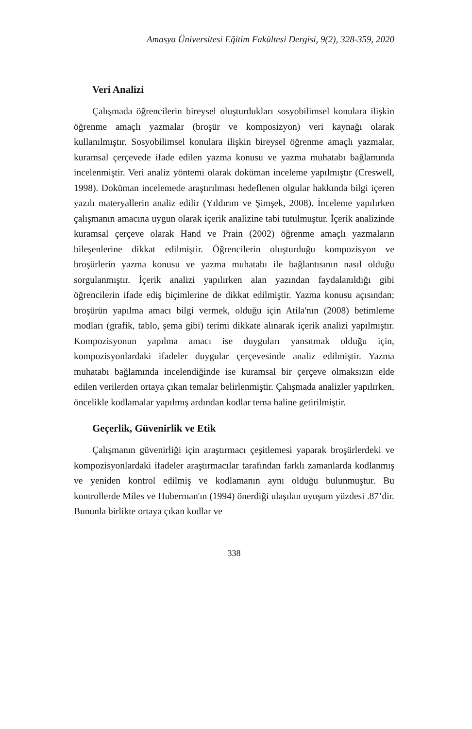Amasya Üniversitesi Eğitim Fakültesi Dergisi, 9(2), 328-359, 2020
Veri Analizi
Çalışmada öğrencilerin bireysel oluşturdukları sosyobilimsel konulara ilişkin öğrenme amaçlı yazmalar (broşür ve komposizyon) veri kaynağı olarak kullanılmıştır. Sosyobilimsel konulara ilişkin bireysel öğrenme amaçlı yazmalar, kuramsal çerçevede ifade edilen yazma konusu ve yazma muhatabı bağlamında incelenmiştir. Veri analiz yöntemi olarak doküman inceleme yapılmıştır (Creswell, 1998). Doküman incelemede araştırılması hedeflenen olgular hakkında bilgi içeren yazılı materyallerin analiz edilir (Yıldırım ve Şimşek, 2008). İnceleme yapılırken çalışmanın amacına uygun olarak içerik analizine tabi tutulmuştur. İçerik analizinde kuramsal çerçeve olarak Hand ve Prain (2002) öğrenme amaçlı yazmaların bileşenlerine dikkat edilmiştir. Öğrencilerin oluşturduğu kompozisyon ve broşürlerin yazma konusu ve yazma muhatabı ile bağlantısının nasıl olduğu sorgulanmıştır. İçerik analizi yapılırken alan yazından faydalanıldığı gibi öğrencilerin ifade ediş biçimlerine de dikkat edilmiştir. Yazma konusu açısından; broşürün yapılma amacı bilgi vermek, olduğu için Atila'nın (2008) betimleme modları (grafik, tablo, şema gibi) terimi dikkate alınarak içerik analizi yapılmıştır. Kompozisyonun yapılma amacı ise duyguları yansıtmak olduğu için, kompozisyonlardaki ifadeler duygular çerçevesinde analiz edilmiştir. Yazma muhatabı bağlamında incelendiğinde ise kuramsal bir çerçeve olmaksızın elde edilen verilerden ortaya çıkan temalar belirlenmiştir. Çalışmada analizler yapılırken, öncelikle kodlamalar yapılmış ardından kodlar tema haline getirilmiştir.
Geçerlik, Güvenirlik ve Etik
Çalışmanın güvenirliği için araştırmacı çeşitlemesi yaparak broşürlerdeki ve kompozisyonlardaki ifadeler araştırmacılar tarafından farklı zamanlarda kodlanmış ve yeniden kontrol edilmiş ve kodlamanın aynı olduğu bulunmuştur. Bu kontrollerde Miles ve Huberman'ın (1994) önerdiği ulaşılan uyuşum yüzdesi .87’dir. Bununla birlikte ortaya çıkan kodlar ve
338